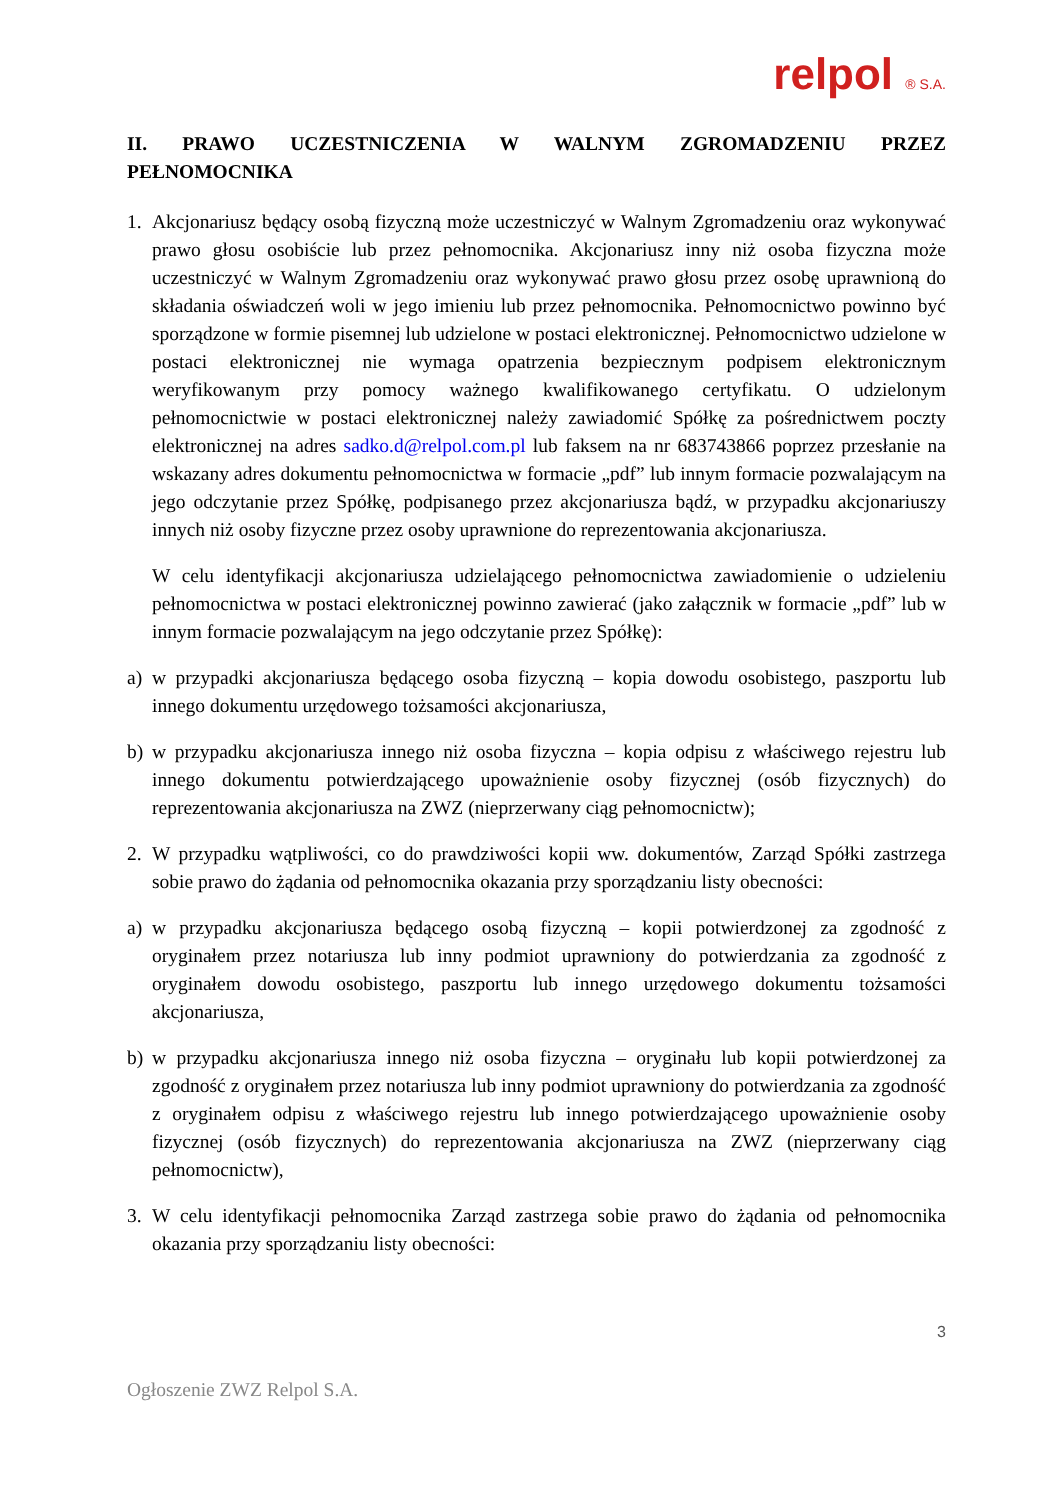relpol ® S.A.
II. PRAWO UCZESTNICZENIA W WALNYM ZGROMADZENIU PRZEZ PEŁNOMOCNIKA
1. Akcjonariusz będący osobą fizyczną może uczestniczyć w Walnym Zgromadzeniu oraz wykonywać prawo głosu osobiście lub przez pełnomocnika. Akcjonariusz inny niż osoba fizyczna może uczestniczyć w Walnym Zgromadzeniu oraz wykonywać prawo głosu przez osobę uprawnioną do składania oświadczeń woli w jego imieniu lub przez pełnomocnika. Pełnomocnictwo powinno być sporządzone w formie pisemnej lub udzielone w postaci elektronicznej. Pełnomocnictwo udzielone w postaci elektronicznej nie wymaga opatrzenia bezpiecznym podpisem elektronicznym weryfikowanym przy pomocy ważnego kwalifikowanego certyfikatu. O udzielonym pełnomocnictwie w postaci elektronicznej należy zawiadomić Spółkę za pośrednictwem poczty elektronicznej na adres sadko.d@relpol.com.pl lub faksem na nr 683743866 poprzez przesłanie na wskazany adres dokumentu pełnomocnictwa w formacie „pdf” lub innym formacie pozwalającym na jego odczytanie przez Spółkę, podpisanego przez akcjonariusza bądź, w przypadku akcjonariuszy innych niż osoby fizyczne przez osoby uprawnione do reprezentowania akcjonariusza.
W celu identyfikacji akcjonariusza udzielającego pełnomocnictwa zawiadomienie o udzieleniu pełnomocnictwa w postaci elektronicznej powinno zawierać (jako załącznik w formacie „pdf” lub w innym formacie pozwalającym na jego odczytanie przez Spółkę):
a) w przypadki akcjonariusza będącego osoba fizyczną – kopia dowodu osobistego, paszportu lub innego dokumentu urzędowego tożsamości akcjonariusza,
b) w przypadku akcjonariusza innego niż osoba fizyczna – kopia odpisu z właściwego rejestru lub innego dokumentu potwierdzającego upoważnienie osoby fizycznej (osób fizycznych) do reprezentowania akcjonariusza na ZWZ (nieprzerwany ciąg pełnomocnictw);
2. W przypadku wątpliwości, co do prawdziwości kopii ww. dokumentów, Zarząd Spółki zastrzega sobie prawo do żądania od pełnomocnika okazania przy sporządzaniu listy obecności:
a) w przypadku akcjonariusza będącego osobą fizyczną – kopii potwierdzonej za zgodność z oryginałem przez notariusza lub inny podmiot uprawniony do potwierdzania za zgodność z oryginałem dowodu osobistego, paszportu lub innego urzędowego dokumentu tożsamości akcjonariusza,
b) w przypadku akcjonariusza innego niż osoba fizyczna – oryginału lub kopii potwierdzonej za zgodność z oryginałem przez notariusza lub inny podmiot uprawniony do potwierdzania za zgodność z oryginałem odpisu z właściwego rejestru lub innego potwierdzającego upoważnienie osoby fizycznej (osób fizycznych) do reprezentowania akcjonariusza na ZWZ (nieprzerwany ciąg pełnomocnictw),
3. W celu identyfikacji pełnomocnika Zarząd zastrzega sobie prawo do żądania od pełnomocnika okazania przy sporządzaniu listy obecności:
3
Ogłoszenie ZWZ Relpol S.A.